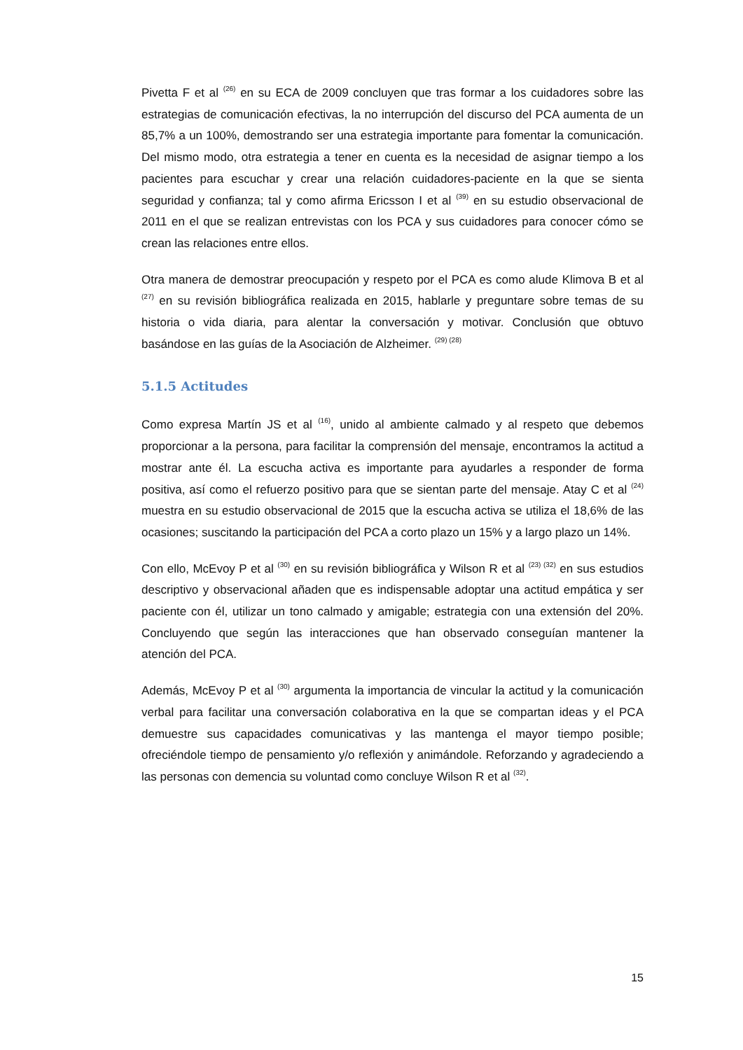Pivetta F et al <sup>(26)</sup> en su ECA de 2009 concluyen que tras formar a los cuidadores sobre las estrategias de comunicación efectivas, la no interrupción del discurso del PCA aumenta de un 85,7% a un 100%, demostrando ser una estrategia importante para fomentar la comunicación. Del mismo modo, otra estrategia a tener en cuenta es la necesidad de asignar tiempo a los pacientes para escuchar y crear una relación cuidadores-paciente en la que se sienta seguridad y confianza; tal y como afirma Ericsson I et al <sup>(39)</sup> en su estudio observacional de 2011 en el que se realizan entrevistas con los PCA y sus cuidadores para conocer cómo se crean las relaciones entre ellos.
Otra manera de demostrar preocupación y respeto por el PCA es como alude Klimova B et al <sup>(27)</sup> en su revisión bibliográfica realizada en 2015, hablarle y preguntare sobre temas de su historia o vida diaria, para alentar la conversación y motivar. Conclusión que obtuvo basándose en las guías de la Asociación de Alzheimer. <sup>(29) (28)</sup>
5.1.5 Actitudes
Como expresa Martín JS et al <sup>(16)</sup>, unido al ambiente calmado y al respeto que debemos proporcionar a la persona, para facilitar la comprensión del mensaje, encontramos la actitud a mostrar ante él. La escucha activa es importante para ayudarles a responder de forma positiva, así como el refuerzo positivo para que se sientan parte del mensaje. Atay C et al <sup>(24)</sup> muestra en su estudio observacional de 2015 que la escucha activa se utiliza el 18,6% de las ocasiones; suscitando la participación del PCA a corto plazo un 15% y a largo plazo un 14%.
Con ello, McEvoy P et al <sup>(30)</sup> en su revisión bibliográfica y Wilson R et al <sup>(23) (32)</sup> en sus estudios descriptivo y observacional añaden que es indispensable adoptar una actitud empática y ser paciente con él, utilizar un tono calmado y amigable; estrategia con una extensión del 20%. Concluyendo que según las interacciones que han observado conseguían mantener la atención del PCA.
Además, McEvoy P et al <sup>(30)</sup> argumenta la importancia de vincular la actitud y la comunicación verbal para facilitar una conversación colaborativa en la que se compartan ideas y el PCA demuestre sus capacidades comunicativas y las mantenga el mayor tiempo posible; ofreciéndole tiempo de pensamiento y/o reflexión y animándole. Reforzando y agradeciendo a las personas con demencia su voluntad como concluye Wilson R et al <sup>(32)</sup>.
15